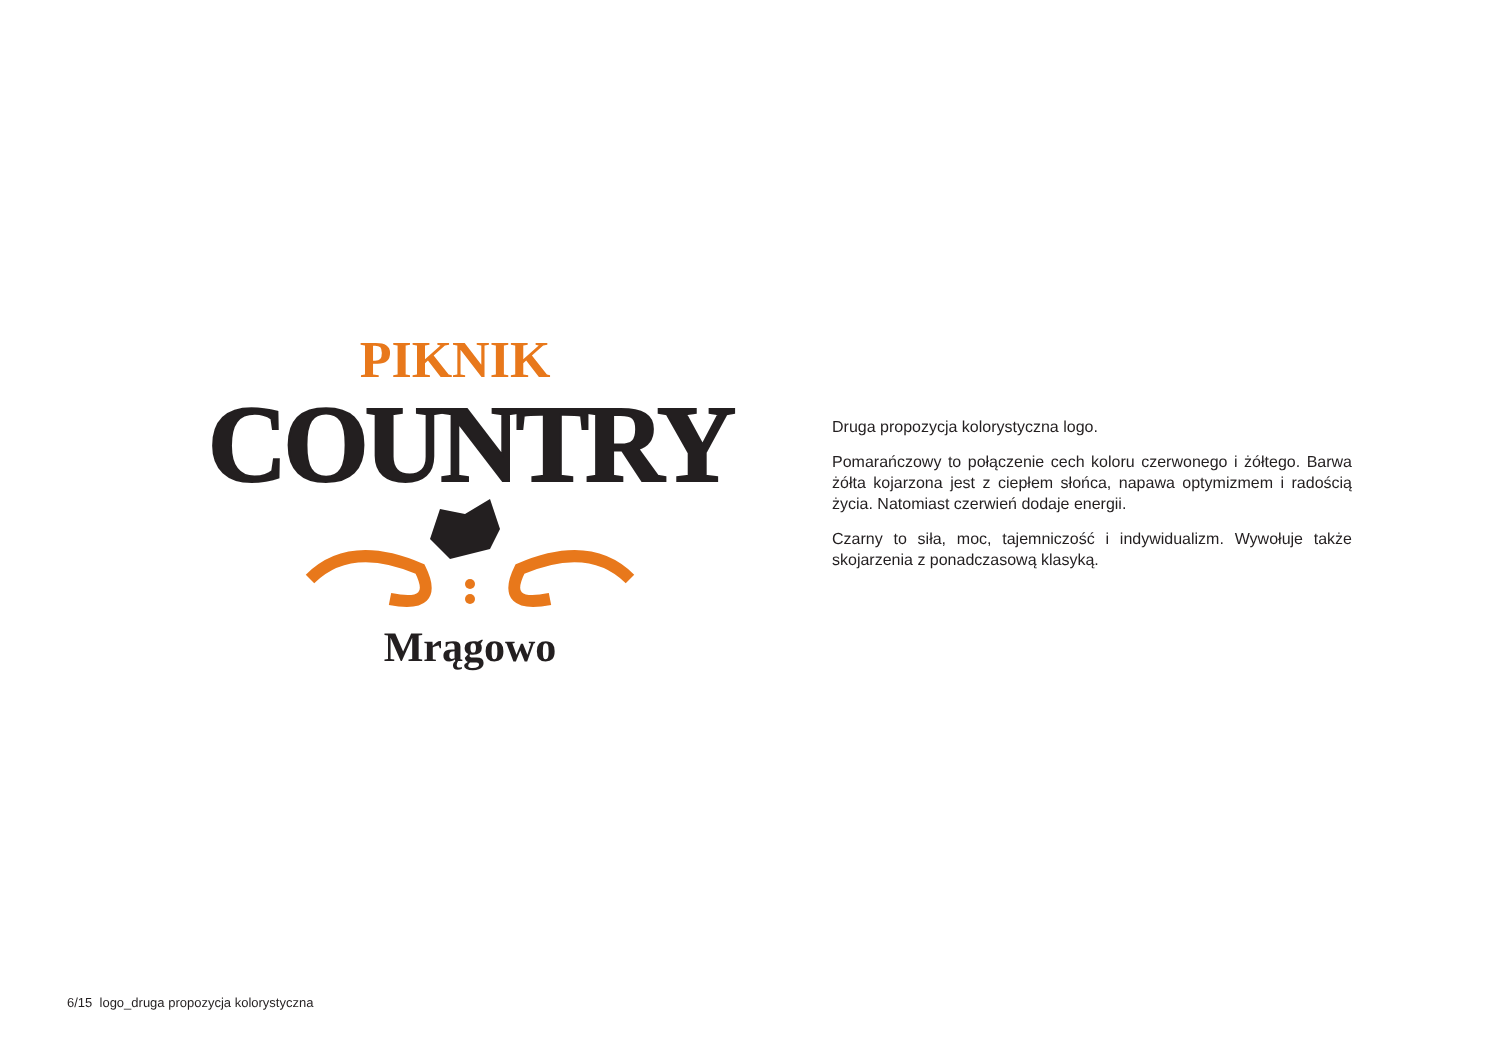PIKNIK
COUNTRY
Mrągowo
Druga propozycja kolorystyczna logo.
Pomarańczowy to połączenie cech koloru czerwonego i żółtego. Barwa żółta kojarzona jest z ciepłem słońca, napawa optymizmem i radością życia. Natomiast czerwień dodaje energii.
Czarny to siła, moc, tajemniczość i indywidualizm. Wywołuje także skojarzenia z ponadczasową klasyką.
6/15 logo_druga propozycja kolorystyczna